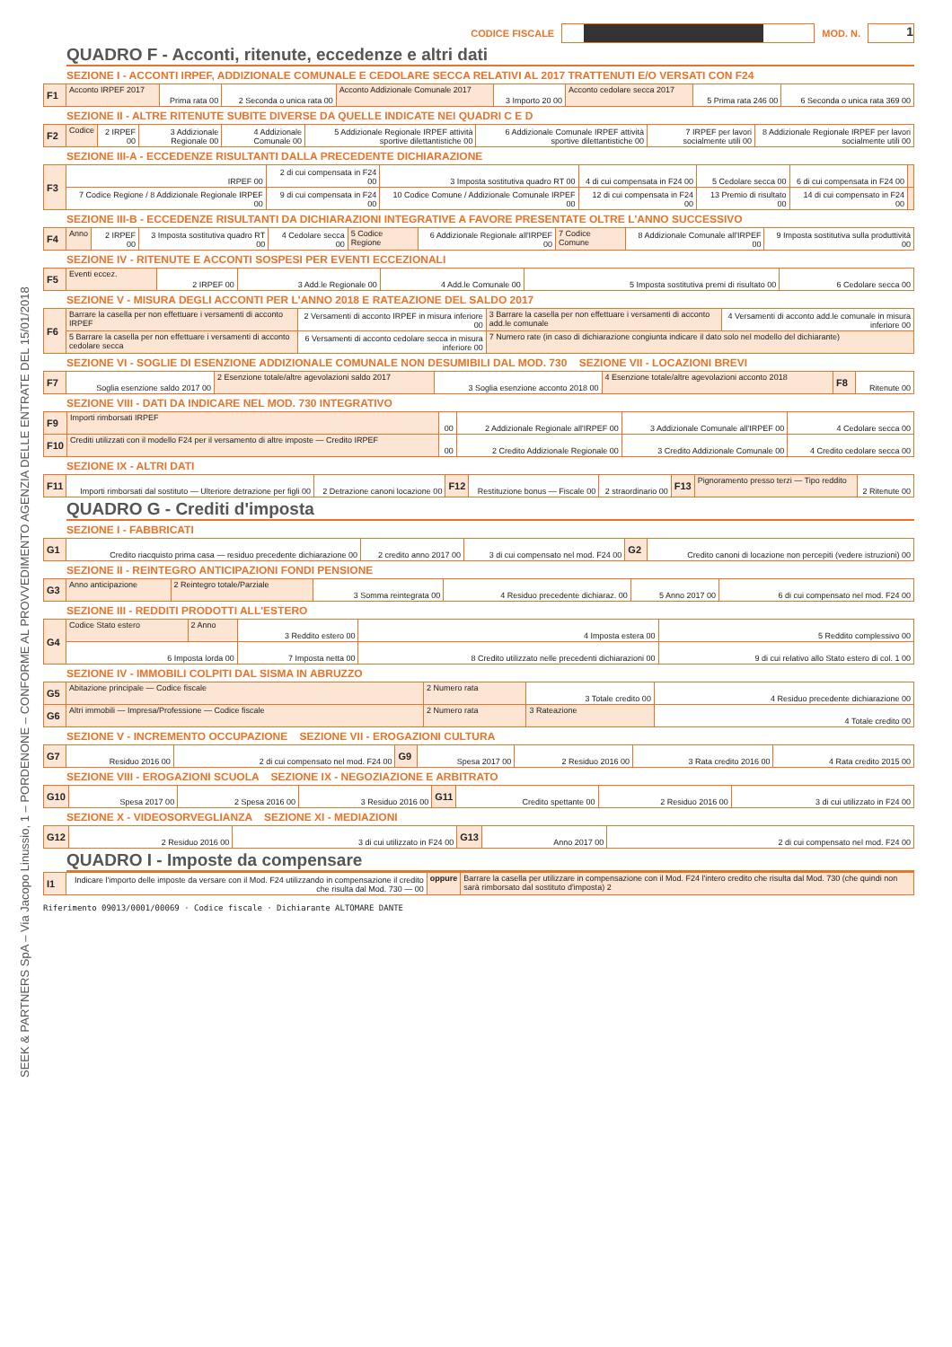SEEK & PARTNERS SpA – Via Jacopo Linussio, 1 – PORDENONE – CONFORME AL PROVVEDIMENTO AGENZIA DELLE ENTRATE DEL 15/01/2018
CODICE FISCALE
MOD. N.
1
QUADRO F - Acconti, ritenute, eccedenze e altri dati
SEZIONE I - ACCONTI IRPEF, ADDIZIONALE COMUNALE E CEDOLARE SECCA RELATIVI AL 2017 TRATTENUTI E/O VERSATI CON F24
| F1 | Acconto IRPEF 2017 | Prima rata 00 | 2 Seconda o unica rata 00 | Acconto Addizionale Comunale 2017 | 3 Importo 20 00 | Acconto cedolare secca 2017 | 5 Prima rata 246 00 | 6 Seconda o unica rata 369 00 |
SEZIONE II - ALTRE RITENUTE SUBITE DIVERSE DA QUELLE INDICATE NEI QUADRI C E D
| F2 | Codice | 2 IRPEF 00 | 3 Addizionale Regionale 00 | 4 Addizionale Comunale 00 | 5 Addizionale Regionale IRPEF attività sportive dilettantistiche 00 | 6 Addizionale Comunale IRPEF attività sportive dilettantistiche 00 | 7 IRPEF per lavori socialmente utili 00 | 8 Addizionale Regionale IRPEF per lavori socialmente utili 00 |
SEZIONE III-A - ECCEDENZE RISULTANTI DALLA PRECEDENTE DICHIARAZIONE
| F3 | IRPEF 00 | 2 di cui compensata in F24 00 | 3 Imposta sostitutiva quadro RT 00 | 4 di cui compensata in F24 00 | 5 Cedolare secca 00 | 6 di cui compensata in F24 00 | |
| | 7 Codice Regione / 8 Addizionale Regionale IRPEF 00 | 9 di cui compensata in F24 00 | 10 Codice Comune / Addizionale Comunale IRPEF 00 | 12 di cui compensata in F24 00 | 13 Premio di risultato 00 | 14 di cui compensato in F24 00 | |
SEZIONE III-B - ECCEDENZE RISULTANTI DA DICHIARAZIONI INTEGRATIVE A FAVORE PRESENTATE OLTRE L'ANNO SUCCESSIVO
| F4 | Anno | 2 IRPEF 00 | 3 Imposta sostitutiva quadro RT 00 | 4 Cedolare secca 00 | 5 Codice Regione | 6 Addizionale Regionale all'IRPEF 00 | 7 Codice Comune | 8 Addizionale Comunale all'IRPEF 00 | 9 Imposta sostitutiva sulla produttività 00 |
SEZIONE IV - RITENUTE E ACCONTI SOSPESI PER EVENTI ECCEZIONALI
| F5 | Eventi eccez. | 2 IRPEF 00 | 3 Add.le Regionale 00 | 4 Add.le Comunale 00 | 5 Imposta sostitutiva premi di risultato 00 | 6 Cedolare secca 00 |
SEZIONE V - MISURA DEGLI ACCONTI PER L'ANNO 2018 E RATEAZIONE DEL SALDO 2017
| F6 | Barrare la casella per non effettuare i versamenti di acconto IRPEF | 2 Versamenti di acconto IRPEF in misura inferiore 00 | 3 Barrare la casella per non effettuare i versamenti di acconto add.le comunale | 4 Versamenti di acconto add.le comunale in misura inferiore 00 |
| | 5 Barrare la casella per non effettuare i versamenti di acconto cedolare secca | 6 Versamenti di acconto cedolare secca in misura inferiore 00 | 7 Numero rate (in caso di dichiarazione congiunta indicare il dato solo nel modello del dichiarante) | |
SEZIONE VI - SOGLIE DI ESENZIONE ADDIZIONALE COMUNALE NON DESUMIBILI DAL MOD. 730 SEZIONE VII - LOCAZIONI BREVI
| F7 | Soglia esenzione saldo 2017 00 | 2 Esenzione totale/altre agevolazioni saldo 2017 | 3 Soglia esenzione acconto 2018 00 | 4 Esenzione totale/altre agevolazioni acconto 2018 | F8 | Ritenute 00 |
SEZIONE VIII - DATI DA INDICARE NEL MOD. 730 INTEGRATIVO
| F9 | Importi rimborsati IRPEF | 00 | 2 Addizionale Regionale all'IRPEF 00 | 3 Addizionale Comunale all'IRPEF 00 | 4 Cedolare secca 00 |
| F10 | Crediti utilizzati con il modello F24 per il versamento di altre imposte — Credito IRPEF | 00 | 2 Credito Addizionale Regionale 00 | 3 Credito Addizionale Comunale 00 | 4 Credito cedolare secca 00 |
SEZIONE IX - ALTRI DATI
| F11 | Importi rimborsati dal sostituto — Ulteriore detrazione per figli 00 | 2 Detrazione canoni locazione 00 | F12 | Restituzione bonus — Fiscale 00 | 2 straordinario 00 | F13 | Pignoramento presso terzi — Tipo reddito | 2 Ritenute 00 |
QUADRO G - Crediti d'imposta
SEZIONE I - FABBRICATI
| G1 | Credito riacquisto prima casa — residuo precedente dichiarazione 00 | 2 credito anno 2017 00 | 3 di cui compensato nel mod. F24 00 | G2 | Credito canoni di locazione non percepiti (vedere istruzioni) 00 |
SEZIONE II - REINTEGRO ANTICIPAZIONI FONDI PENSIONE
| G3 | Anno anticipazione | 2 Reintegro totale/Parziale | 3 Somma reintegrata 00 | 4 Residuo precedente dichiaraz. 00 | 5 Anno 2017 00 | 6 di cui compensato nel mod. F24 00 |
SEZIONE III - REDDITI PRODOTTI ALL'ESTERO
| G4 | Codice Stato estero | 2 Anno | 3 Reddito estero 00 | 4 Imposta estera 00 | 5 Reddito complessivo 00 |
| | 6 Imposta lorda 00 | | 7 Imposta netta 00 | 8 Credito utilizzato nelle precedenti dichiarazioni 00 | 9 di cui relativo allo Stato estero di col. 1 00 |
SEZIONE IV - IMMOBILI COLPITI DAL SISMA IN ABRUZZO
| G5 | Abitazione principale — Codice fiscale | 2 Numero rata | 3 Totale credito 00 | 4 Residuo precedente dichiarazione 00 |
| G6 | Altri immobili — Impresa/Professione — Codice fiscale | 2 Numero rata | 3 Rateazione | 4 Totale credito 00 |
SEZIONE V - INCREMENTO OCCUPAZIONE SEZIONE VII - EROGAZIONI CULTURA
| G7 | Residuo 2016 00 | 2 di cui compensato nel mod. F24 00 | G9 | Spesa 2017 00 | 2 Residuo 2016 00 | 3 Rata credito 2016 00 | 4 Rata credito 2015 00 |
SEZIONE VIII - EROGAZIONI SCUOLA SEZIONE IX - NEGOZIAZIONE E ARBITRATO
| G10 | Spesa 2017 00 | 2 Spesa 2016 00 | 3 Residuo 2016 00 | G11 | Credito spettante 00 | 2 Residuo 2016 00 | 3 di cui utilizzato in F24 00 |
SEZIONE X - VIDEOSORVEGLIANZA SEZIONE XI - MEDIAZIONI
| G12 | 2 Residuo 2016 00 | 3 di cui utilizzato in F24 00 | G13 | Anno 2017 00 | 2 di cui compensato nel mod. F24 00 |
QUADRO I - Imposte da compensare
| I1 | Indicare l'importo delle imposte da versare con il Mod. F24 utilizzando in compensazione il credito che risulta dal Mod. 730 — 00 | oppure | Barrare la casella per utilizzare in compensazione con il Mod. F24 l'intero credito che risulta dal Mod. 730 (che quindi non sarà rimborsato dal sostituto d'imposta) 2 |
Riferimento 09013/0001/00069 · Codice fiscale · Dichiarante ALTOMARE DANTE